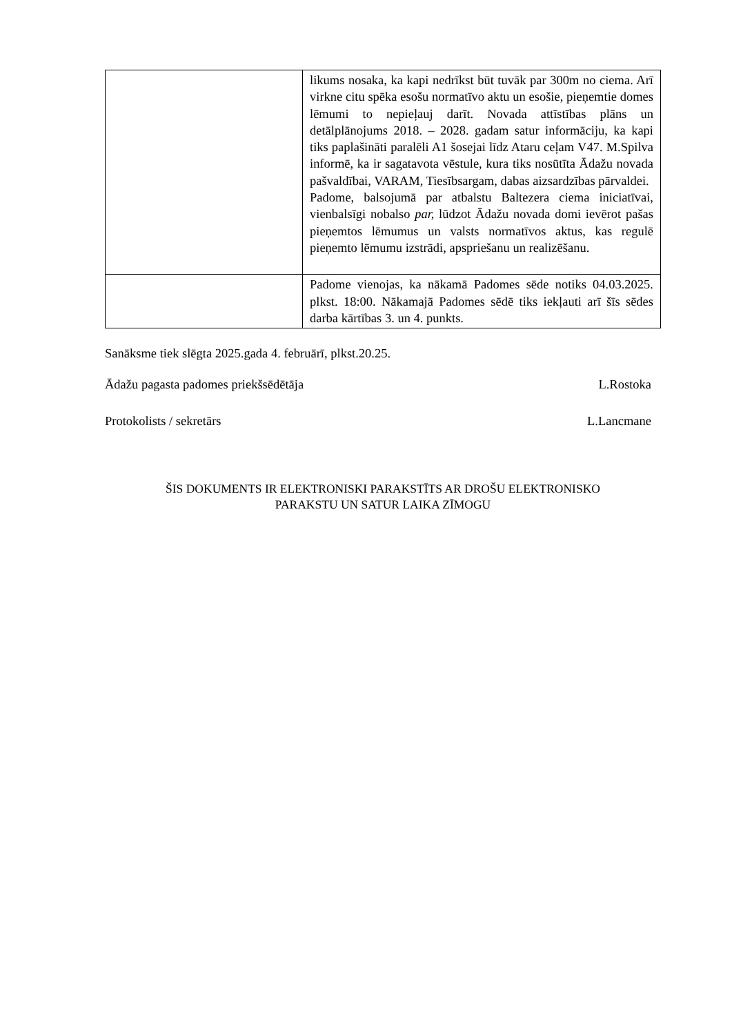| | likums nosaka, ka kapi nedrīkst būt tuvāk par 300m no ciema. Arī virkne citu spēka esošu normatīvo aktu un esošie, pieņemtie domes lēmumi to nepieļauj darīt. Novada attīstības plāns un detālplānojums 2018. – 2028. gadam satur informāciju, ka kapi tiks paplašināti paralēli A1 šosejai līdz Ataru ceļam V47. M.Spilva informē, ka ir sagatavota vēstule, kura tiks nosūtīta Ādažu novada pašvaldībai, VARAM, Tiesībsargam, dabas aizsardzības pārvaldei. Padome, balsojumā par atbalstu Baltezera ciema iniciatīvai, vienbalsīgi nobalso par, lūdzot Ādažu novada domi ievērot pašas pieņemtos lēmumus un valsts normatīvos aktus, kas regulē pieņemto lēmumu izstrādi, apspriešanu un realizēšanu. |
| | Padome vienojas, ka nākamā Padomes sēde notiks 04.03.2025. plkst. 18:00. Nākamajā Padomes sēdē tiks iekļauti arī šīs sēdes darba kārtības 3. un 4. punkts. |
Sanāksme tiek slēgta 2025.gada 4. februārī, plkst.20.25.
Ādažu pagasta padomes priekšsēdētāja L.Rostoka
Protokolists / sekretārs L.Lancmane
ŠIS DOKUMENTS IR ELEKTRONISKI PARAKSTĪTS AR DROŠU ELEKTRONISKO
PARAKSTU UN SATUR LAIKA ZĪMOGU